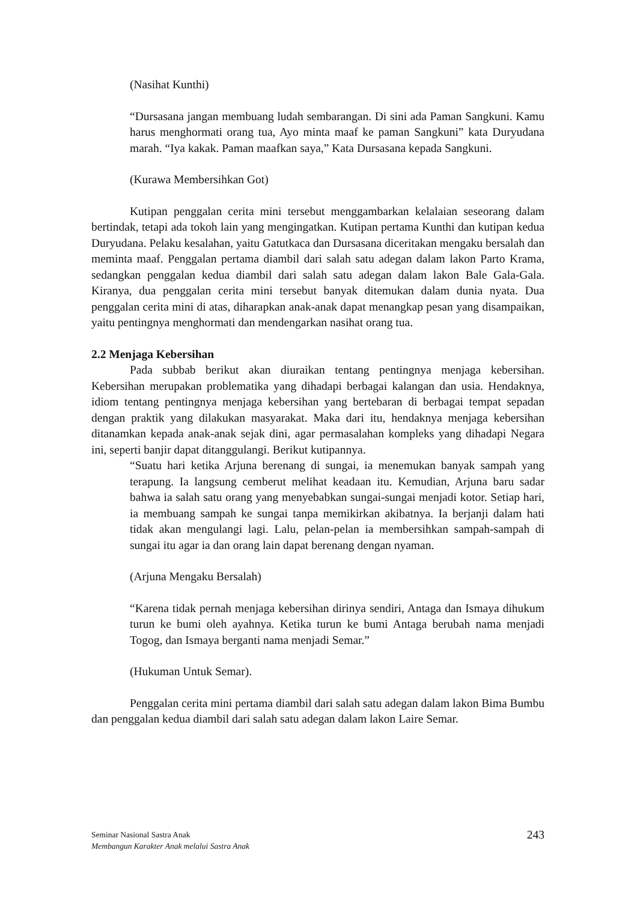(Nasihat Kunthi)
“Dursasana jangan membuang ludah sembarangan. Di sini ada Paman Sangkuni. Kamu harus menghormati orang tua, Ayo minta maaf ke paman Sangkuni” kata Duryudana marah. “Iya kakak. Paman maafkan saya,” Kata Dursasana kepada Sangkuni.
(Kurawa Membersihkan Got)
Kutipan penggalan cerita mini tersebut menggambarkan kelalaian seseorang dalam bertindak, tetapi ada tokoh lain yang mengingatkan. Kutipan pertama Kunthi dan kutipan kedua Duryudana. Pelaku kesalahan, yaitu Gatutkaca dan Dursasana diceritakan mengaku bersalah dan meminta maaf. Penggalan pertama diambil dari salah satu adegan dalam lakon Parto Krama, sedangkan penggalan kedua diambil dari salah satu adegan dalam lakon Bale Gala-Gala. Kiranya, dua penggalan cerita mini tersebut banyak ditemukan dalam dunia nyata. Dua penggalan cerita mini di atas, diharapkan anak-anak dapat menangkap pesan yang disampaikan, yaitu pentingnya menghormati dan mendengarkan nasihat orang tua.
2.2 Menjaga Kebersihan
Pada subbab berikut akan diuraikan tentang pentingnya menjaga kebersihan. Kebersihan merupakan problematika yang dihadapi berbagai kalangan dan usia. Hendaknya, idiom tentang pentingnya menjaga kebersihan yang bertebaran di berbagai tempat sepadan dengan praktik yang dilakukan masyarakat. Maka dari itu, hendaknya menjaga kebersihan ditanamkan kepada anak-anak sejak dini, agar permasalahan kompleks yang dihadapi Negara ini, seperti banjir dapat ditanggulangi. Berikut kutipannya.
“Suatu hari ketika Arjuna berenang di sungai, ia menemukan banyak sampah yang terapung. Ia langsung cemberut melihat keadaan itu. Kemudian, Arjuna baru sadar bahwa ia salah satu orang yang menyebabkan sungai-sungai menjadi kotor. Setiap hari, ia membuang sampah ke sungai tanpa memikirkan akibatnya. Ia berjanji dalam hati tidak akan mengulangi lagi. Lalu, pelan-pelan ia membersihkan sampah-sampah di sungai itu agar ia dan orang lain dapat berenang dengan nyaman.
(Arjuna Mengaku Bersalah)
“Karena tidak pernah menjaga kebersihan dirinya sendiri, Antaga dan Ismaya dihukum turun ke bumi oleh ayahnya. Ketika turun ke bumi Antaga berubah nama menjadi Togog, dan Ismaya berganti nama menjadi Semar.”
(Hukuman Untuk Semar).
Penggalan cerita mini pertama diambil dari salah satu adegan dalam lakon Bima Bumbu dan penggalan kedua diambil dari salah satu adegan dalam lakon Laire Semar.
Seminar Nasional Sastra Anak
Membangun Karakter Anak melalui Sastra Anak
243